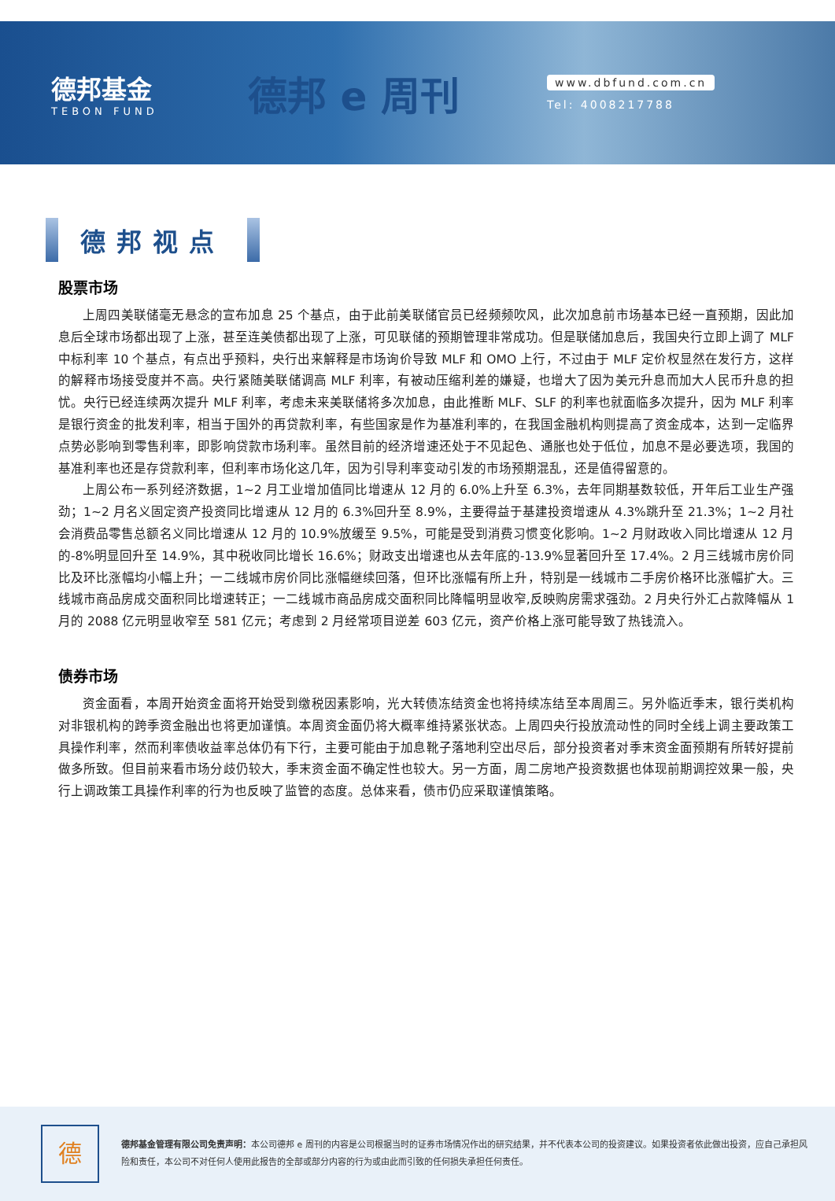德邦基金
TEBON FUND
德邦 e 周刊
www.dbfund.com.cn
Tel: 4008217788
德邦视点
股票市场
上周四美联储毫无悬念的宣布加息 25 个基点，由于此前美联储官员已经频频吹风，此次加息前市场基本已经一直预期，因此加息后全球市场都出现了上涨，甚至连美债都出现了上涨，可见联储的预期管理非常成功。但是联储加息后，我国央行立即上调了 MLF 中标利率 10 个基点，有点出乎预料，央行出来解释是市场询价导致 MLF 和 OMO 上行，不过由于 MLF 定价权显然在发行方，这样的解释市场接受度并不高。央行紧随美联储调高 MLF 利率，有被动压缩利差的嫌疑，也增大了因为美元升息而加大人民币升息的担忧。央行已经连续两次提升 MLF 利率，考虑未来美联储将多次加息，由此推断 MLF、SLF 的利率也就面临多次提升，因为 MLF 利率是银行资金的批发利率，相当于国外的再贷款利率，有些国家是作为基准利率的，在我国金融机构则提高了资金成本，达到一定临界点势必影响到零售利率，即影响贷款市场利率。虽然目前的经济增速还处于不见起色、通胀也处于低位，加息不是必要选项，我国的基准利率也还是存贷款利率，但利率市场化这几年，因为引导利率变动引发的市场预期混乱，还是值得留意的。
上周公布一系列经济数据，1~2 月工业增加值同比增速从 12 月的 6.0%上升至 6.3%，去年同期基数较低，开年后工业生产强劲；1~2 月名义固定资产投资同比增速从 12 月的 6.3%回升至 8.9%，主要得益于基建投资增速从 4.3%跳升至 21.3%；1~2 月社会消费品零售总额名义同比增速从 12 月的 10.9%放缓至 9.5%，可能是受到消费习惯变化影响。1~2 月财政收入同比增速从 12 月的-8%明显回升至 14.9%，其中税收同比增长 16.6%；财政支出增速也从去年底的-13.9%显著回升至 17.4%。2 月三线城市房价同比及环比涨幅均小幅上升；一二线城市房价同比涨幅继续回落，但环比涨幅有所上升，特别是一线城市二手房价格环比涨幅扩大。三线城市商品房成交面积同比增速转正；一二线城市商品房成交面积同比降幅明显收窄,反映购房需求强劲。2 月央行外汇占款降幅从 1 月的 2088 亿元明显收窄至 581 亿元；考虑到 2 月经常项目逆差 603 亿元，资产价格上涨可能导致了热钱流入。
债券市场
资金面看，本周开始资金面将开始受到缴税因素影响，光大转债冻结资金也将持续冻结至本周周三。另外临近季末，银行类机构对非银机构的跨季资金融出也将更加谨慎。本周资金面仍将大概率维持紧张状态。上周四央行投放流动性的同时全线上调主要政策工具操作利率，然而利率债收益率总体仍有下行，主要可能由于加息靴子落地利空出尽后，部分投资者对季末资金面预期有所转好提前做多所致。但目前来看市场分歧仍较大，季末资金面不确定性也较大。另一方面，周二房地产投资数据也体现前期调控效果一般，央行上调政策工具操作利率的行为也反映了监管的态度。总体来看，债市仍应采取谨慎策略。
德
德邦基金管理有限公司免责声明：本公司德邦 e 周刊的内容是公司根据当时的证券市场情况作出的研究结果，并不代表本公司的投资建议。如果投资者依此做出投资，应自己承担风险和责任，本公司不对任何人使用此报告的全部或部分内容的行为或由此而引致的任何损失承担任何责任。